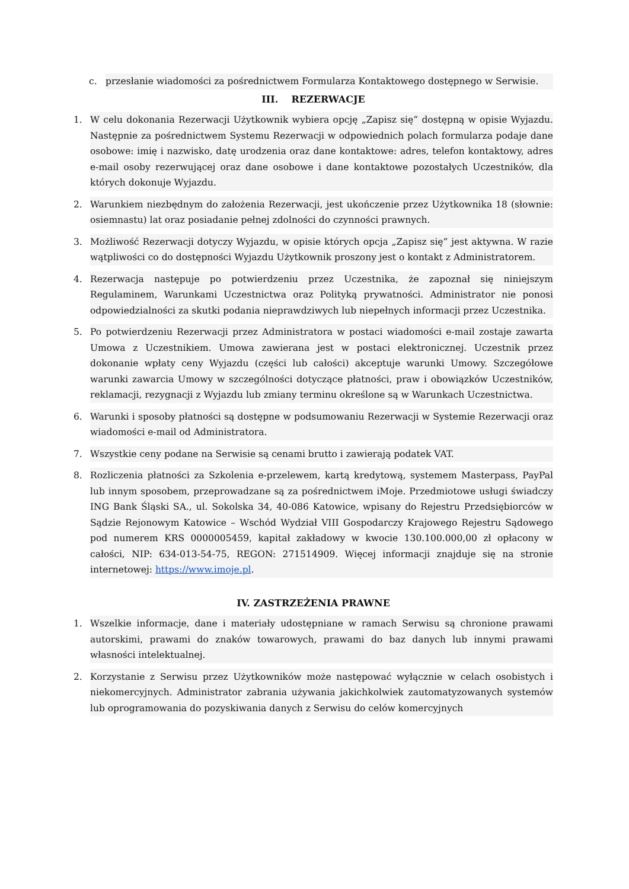c. przesłanie wiadomości za pośrednictwem Formularza Kontaktowego dostępnego w Serwisie.
III. REZERWACJE
1. W celu dokonania Rezerwacji Użytkownik wybiera opcję „Zapisz się” dostępną w opisie Wyjazdu. Następnie za pośrednictwem Systemu Rezerwacji w odpowiednich polach formularza podaje dane osobowe: imię i nazwisko, datę urodzenia oraz dane kontaktowe: adres, telefon kontaktowy, adres e-mail osoby rezerwującej oraz dane osobowe i dane kontaktowe pozostałych Uczestników, dla których dokonuje Wyjazdu.
2. Warunkiem niezbędnym do założenia Rezerwacji, jest ukończenie przez Użytkownika 18 (słownie: osiemnastu) lat oraz posiadanie pełnej zdolności do czynności prawnych.
3. Możliwość Rezerwacji dotyczy Wyjazdu, w opisie których opcja „Zapisz się” jest aktywna. W razie wątpliwości co do dostępności Wyjazdu Użytkownik proszony jest o kontakt z Administratorem.
4. Rezerwacja następuje po potwierdzeniu przez Uczestnika, że zapoznał się niniejszym Regulaminem, Warunkami Uczestnictwa oraz Polityką prywatności. Administrator nie ponosi odpowiedzialności za skutki podania nieprawdziwych lub niepełnych informacji przez Uczestnika.
5. Po potwierdzeniu Rezerwacji przez Administratora w postaci wiadomości e-mail zostaje zawarta Umowa z Uczestnikiem. Umowa zawierana jest w postaci elektronicznej. Uczestnik przez dokonanie wpłaty ceny Wyjazdu (części lub całości) akceptuje warunki Umowy. Szczegółowe warunki zawarcia Umowy w szczególności dotyczące płatności, praw i obowiązków Uczestników, reklamacji, rezygnacji z Wyjazdu lub zmiany terminu określone są w Warunkach Uczestnictwa.
6. Warunki i sposoby płatności są dostępne w podsumowaniu Rezerwacji w Systemie Rezerwacji oraz wiadomości e-mail od Administratora.
7. Wszystkie ceny podane na Serwisie są cenami brutto i zawierają podatek VAT.
8. Rozliczenia płatności za Szkolenia e-przelewem, kartą kredytową, systemem Masterpass, PayPal lub innym sposobem, przeprowadzane są za pośrednictwem iMoje. Przedmiotowe usługi świadczy ING Bank Śląski SA., ul. Sokolska 34, 40-086 Katowice, wpisany do Rejestru Przedsiębiorców w Sądzie Rejonowym Katowice – Wschód Wydział VIII Gospodarczy Krajowego Rejestru Sądowego pod numerem KRS 0000005459, kapitał zakładowy w kwocie 130.100.000,00 zł opłacony w całości, NIP: 634-013-54-75, REGON: 271514909. Więcej informacji znajduje się na stronie internetowej: https://www.imoje.pl.
IV. ZASTRZEŻENIA PRAWNE
1. Wszelkie informacje, dane i materiały udostępniane w ramach Serwisu są chronione prawami autorskimi, prawami do znaków towarowych, prawami do baz danych lub innymi prawami własności intelektualnej.
2. Korzystanie z Serwisu przez Użytkowników może następować wyłącznie w celach osobistych i niekomercyjnych. Administrator zabrania używania jakichkolwiek zautomatyzowanych systemów lub oprogramowania do pozyskiwania danych z Serwisu do celów komercyjnych